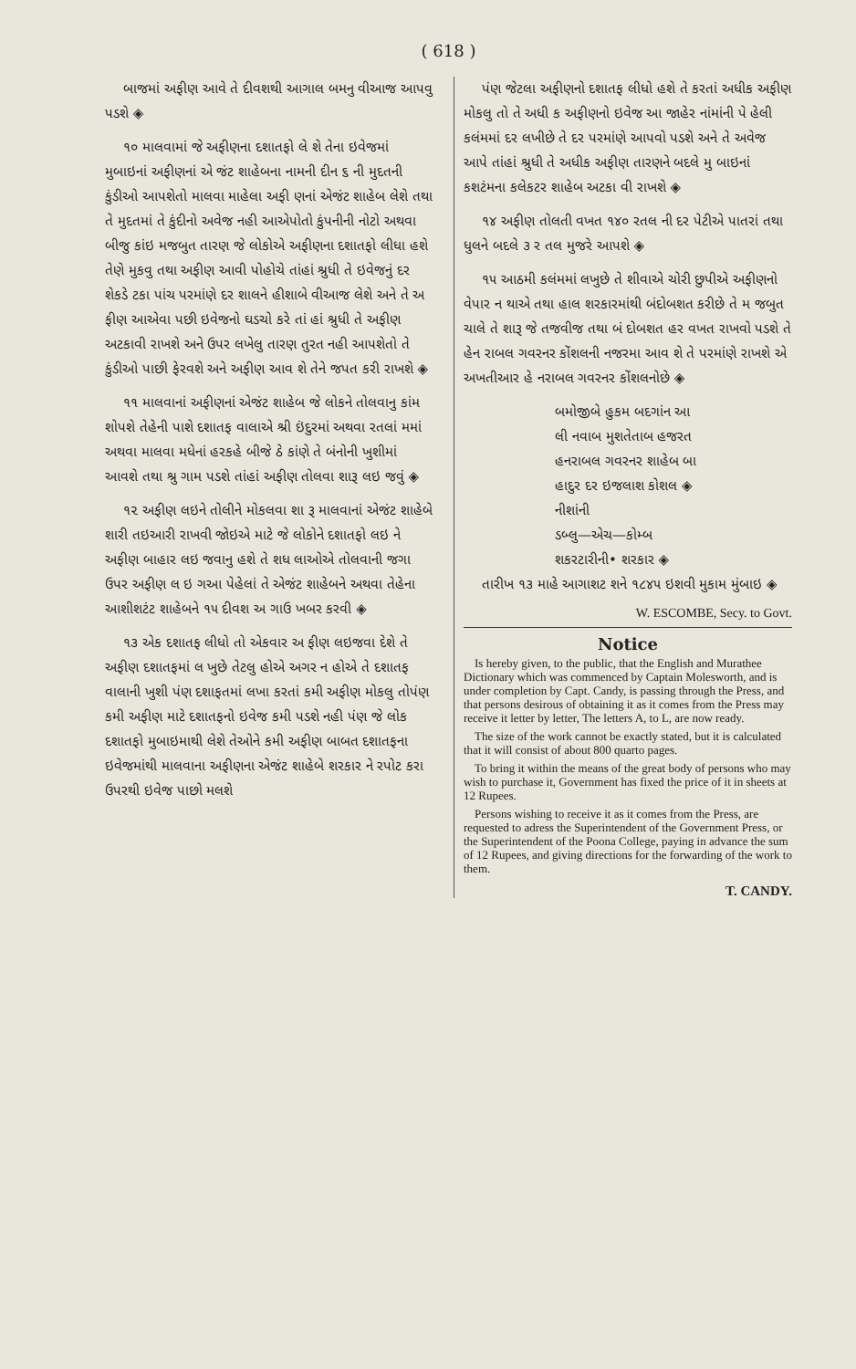( 618 )
બાજમાં અફીણ આવે તે દીવશથી આગાલ બમનુ વીઆજ આપવુ પડશે ◈
૧૦ માલવામાં જે અફીણના દશાતફો લે શે તેના ઇવેજમાં મુબાઇનાં અફીણનાં એ જંટ શાહેબના નામની દીન ૬ ની મુદતની કુંડીઓ આપશેતો માલવા માહેલા અફી ણનાં એજંટ શાહેબ લેશે તથા તે મુદતમાં તે કુંદીનો અવેજ નહી આએપોતો કુંપનીની નોટો અથવા બીજુ કાંઇ મજબુત તારણ જે લોકોએ અફીણના દશાતફો લીધા હશે તેણે મુકવુ તથા અફીણ આવી પોહોચે તાંહાં શ્રુધી તે ઇવેજનું દર શેકડે ટકા પાંચ પરમાંણે દર શાલને હીશાબે વીઆજ લેશે અને તે અ ફીણ આએવા પછી ઇવેજનો ઘડચો કરે તાં હાં શ્રુધી તે અફીણ અટકાવી રાખશે અને ઉપર લખેલુ તારણ તુરત નહી આપશેતો તે કુંડીઓ પાછી ફેરવશે અને અફીણ આવ શે તેને જપત કરી રાખશે ◈
૧૧ માલવાનાં અફીણનાં એજંટ શાહેબ જે લોકને તોલવાનુ કાંમ શોપશે તેહેની પાશે દશાતફ વાલાએ શ્રી ઇંદુરમાં અથવા રતલાં મમાં અથવા માલવા મધેનાં હરકહે બીજે ઠે કાંણે તે બંનોની ખુશીમાં આવશે તથા શ્રુ ગામ પડશે તાંહાં અફીણ તોલવા શારૂ લઇ જવું ◈
૧૨ અફીણ લઇને તોલીને મોકલવા શા રૂ માલવાનાં એજંટ શાહેબે શારી તઇઆરી રાખવી જોઇએ માટે જે લોકોને દશાતફો લઇ ને અફીણ બાહાર લઇ જવાનુ હશે તે શધ લાઓએ તોલવાની જગા ઉપર અફીણ લ ઇ ગઆ પેહેલાં તે એજંટ શાહેબને અથવા તેહેના આશીશટંટ શાહેબને ૧૫ દીવશ અ ગાઉ ખબર કરવી ◈
૧૩ એક દશાતફ લીધો તો એકવાર અ ફીણ લઇજવા દેશે તે અફીણ દશાતફમાં લ ખુછે તેટલુ હોએ અગર ન હોએ તે દશાતફ વાલાની ખુશી પંણ દશાફતમાં લખા કરતાં કમી અફીણ મોકલુ તોપંણ કમી અફીણ માટે દશાતફનો ઇવેજ કમી પડશે નહી પંણ જે લોક દશાતફો મુબાઇમાથી લેશે તેઓને કમી અફીણ બાબત દશાતફના ઇવેજમાંથી માલવાના અફીણના એજંટ શાહેબે શરકાર ને રપોટ કરા ઉપરથી ઇવેજ પાછો મલશે
પંણ જેટલા અફીણનો દશાતફ લીધો હશે તે કરતાં અધીક અફીણ મોકલુ તો તે અધી ક અફીણનો ઇવેજ આ જાહેર નાંમાંની પે હેલી કલંમમાં દર લખીછે તે દર પરમાંણે આપવો પડશે અને તે અવેજ આપે તાંહાં શ્રુધી તે અધીક અફીણ તારણને બદલે મુ બાઇનાં કશટંમના કલેકટર શાહેબ અટકા વી રાખશે ◈
૧૪ અફીણ તોલતી વખત ૧૪૦ રતલ ની દર પેટીએ પાતરાં તથા ધુલને બદલે ૩ ર તલ મુજરે આપશે ◈
૧૫ આઠમી કલંમમાં લખુછે તે શીવાએ ચોરી છુપીએ અફીણનો વેપાર ન થાએ તથા હાલ શરકારમાંથી બંદોબશત કરીછે તે મ જબુત ચાલે તે શારૂ જે તજવીજ તથા બં દોબશત હર વખત રાખવો પડશે તે હેન રાબલ ગવરનર કોંશલની નજરમા આવ શે તે પરમાંણે રાખશે એ અખતીઆર હે નરાબલ ગવરનર કોંશલનોછે ◈
બમોજીબે હુકમ બદગાંન આ
લી નવાબ મુશતેતાબ હજરત
હનરાબલ ગવરનર શાહેબ બા
હાદુર દર ઇજલાશ કોશલ ◈
નીશાંની
ડબ્લુ—એચ—કોમ્બ
શકરટારીની• શરકાર ◈
તારીખ ૧૩ માહે આગાશટ શને ૧૮૪૫ ઇશવી મુકામ મુંબાઇ ◈
W. ESCOMBE, Secy. to Govt.
Notice
Is hereby given, to the public, that the English and Murathee Dictionary which was commenced by Captain Molesworth, and is under completion by Capt. Candy, is passing through the Press, and that persons desirous of obtaining it as it comes from the Press may receive it letter by letter, The letters A, to L, are now ready.
The size of the work cannot be exactly stated, but it is calculated that it will consist of about 800 quarto pages.
To bring it within the means of the great body of persons who may wish to purchase it, Government has fixed the price of it in sheets at 12 Rupees.
Persons wishing to receive it as it comes from the Press, are requested to adress the Superintendent of the Government Press, or the Superintendent of the Poona College, paying in advance the sum of 12 Rupees, and giving directions for the forwarding of the work to them.
T. CANDY.